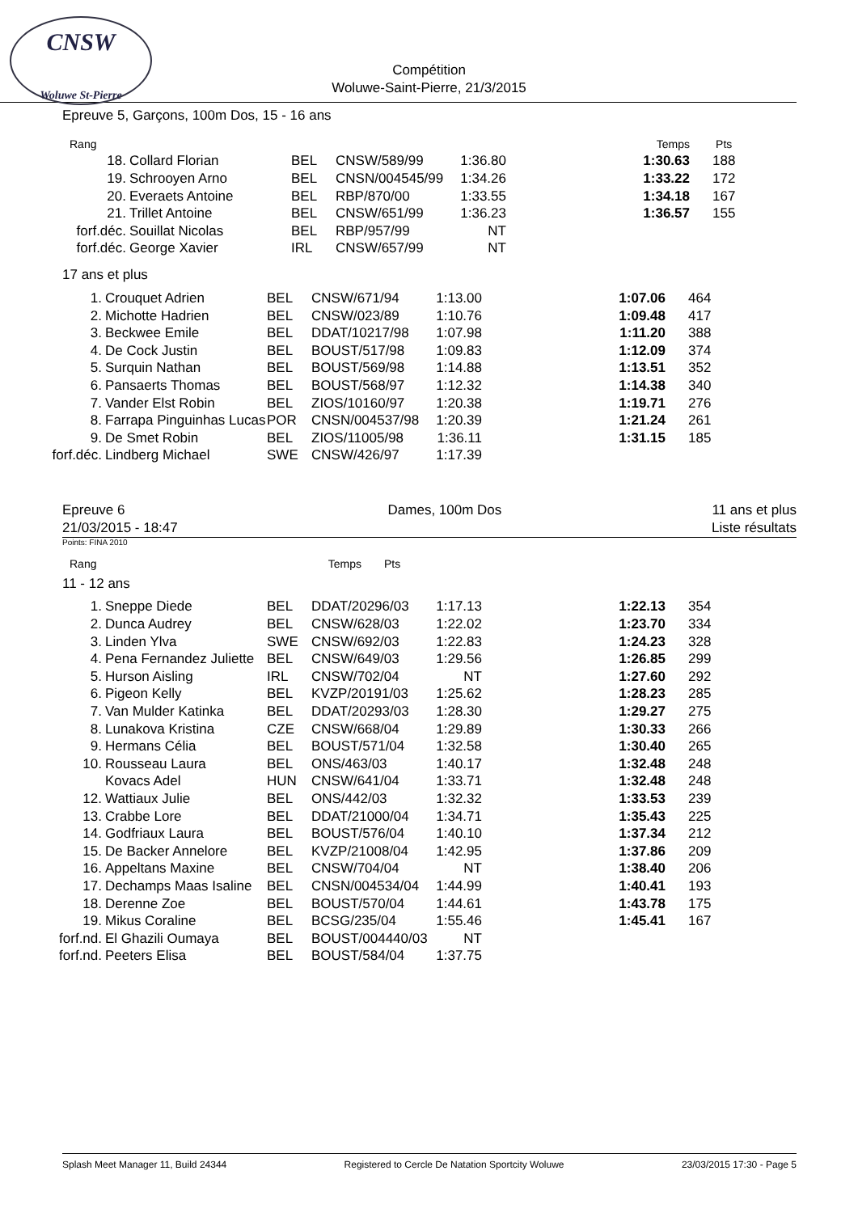CNSW
Woluwe St-Pierre
Compétition
Woluwe-Saint-Pierre, 21/3/2015
Epreuve 5, Garçons, 100m Dos, 15 - 16 ans
| Rang | | | | | Temps | Pts |
| --- | --- | --- | --- | --- | --- | --- |
| 18. | Collard Florian | BEL | CNSW/589/99 | 1:36.80 | 1:30.63 | 188 |
| 19. | Schrooyen Arno | BEL | CNSN/004545/99 | 1:34.26 | 1:33.22 | 172 |
| 20. | Everaets Antoine | BEL | RBP/870/00 | 1:33.55 | 1:34.18 | 167 |
| 21. | Trillet Antoine | BEL | CNSW/651/99 | 1:36.23 | 1:36.57 | 155 |
| forf.déc. | Souillat Nicolas | BEL | RBP/957/99 | NT | | |
| forf.déc. | George Xavier | IRL | CNSW/657/99 | NT | | |
17 ans et plus
| 1. | Crouquet Adrien | BEL | CNSW/671/94 | 1:13.00 | 1:07.06 | 464 |
| 2. | Michotte Hadrien | BEL | CNSW/023/89 | 1:10.76 | 1:09.48 | 417 |
| 3. | Beckwee Emile | BEL | DDAT/10217/98 | 1:07.98 | 1:11.20 | 388 |
| 4. | De Cock Justin | BEL | BOUST/517/98 | 1:09.83 | 1:12.09 | 374 |
| 5. | Surquin Nathan | BEL | BOUST/569/98 | 1:14.88 | 1:13.51 | 352 |
| 6. | Pansaerts Thomas | BEL | BOUST/568/97 | 1:12.32 | 1:14.38 | 340 |
| 7. | Vander Elst Robin | BEL | ZIOS/10160/97 | 1:20.38 | 1:19.71 | 276 |
| 8. | Farrapa Pinguinhas Lucas | POR | CNSN/004537/98 | 1:20.39 | 1:21.24 | 261 |
| 9. | De Smet Robin | BEL | ZIOS/11005/98 | 1:36.11 | 1:31.15 | 185 |
| forf.déc. | Lindberg Michael | SWE | CNSW/426/97 | 1:17.39 | | |
Epreuve 6
21/03/2015 - 18:47
Dames, 100m Dos 11 ans et plus
Liste résultats
Points: FINA 2010
| Rang | | | | | Temps | Pts |
| --- | --- | --- | --- | --- | --- | --- |
11 - 12 ans
| 1. | Sneppe Diede | BEL | DDAT/20296/03 | 1:17.13 | 1:22.13 | 354 |
| 2. | Dunca Audrey | BEL | CNSW/628/03 | 1:22.02 | 1:23.70 | 334 |
| 3. | Linden Ylva | SWE | CNSW/692/03 | 1:22.83 | 1:24.23 | 328 |
| 4. | Pena Fernandez Juliette | BEL | CNSW/649/03 | 1:29.56 | 1:26.85 | 299 |
| 5. | Hurson Aisling | IRL | CNSW/702/04 | NT | 1:27.60 | 292 |
| 6. | Pigeon Kelly | BEL | KVZP/20191/03 | 1:25.62 | 1:28.23 | 285 |
| 7. | Van Mulder Katinka | BEL | DDAT/20293/03 | 1:28.30 | 1:29.27 | 275 |
| 8. | Lunakova Kristina | CZE | CNSW/668/04 | 1:29.89 | 1:30.33 | 266 |
| 9. | Hermans Célia | BEL | BOUST/571/04 | 1:32.58 | 1:30.40 | 265 |
| 10. | Rousseau Laura | BEL | ONS/463/03 | 1:40.17 | 1:32.48 | 248 |
| | Kovacs Adel | HUN | CNSW/641/04 | 1:33.71 | 1:32.48 | 248 |
| 12. | Wattiaux Julie | BEL | ONS/442/03 | 1:32.32 | 1:33.53 | 239 |
| 13. | Crabbe Lore | BEL | DDAT/21000/04 | 1:34.71 | 1:35.43 | 225 |
| 14. | Godfriaux Laura | BEL | BOUST/576/04 | 1:40.10 | 1:37.34 | 212 |
| 15. | De Backer Annelore | BEL | KVZP/21008/04 | 1:42.95 | 1:37.86 | 209 |
| 16. | Appeltans Maxine | BEL | CNSW/704/04 | NT | 1:38.40 | 206 |
| 17. | Dechamps Maas Isaline | BEL | CNSN/004534/04 | 1:44.99 | 1:40.41 | 193 |
| 18. | Derenne Zoe | BEL | BOUST/570/04 | 1:44.61 | 1:43.78 | 175 |
| 19. | Mikus Coraline | BEL | BCSG/235/04 | 1:55.46 | 1:45.41 | 167 |
| forf.nd. | El Ghazili Oumaya | BEL | BOUST/004440/03 | NT | | |
| forf.nd. | Peeters Elisa | BEL | BOUST/584/04 | 1:37.75 | | |
Splash Meet Manager 11, Build 24344 Registered to Cercle De Natation Sportcity Woluwe 23/03/2015 17:30 - Page 5